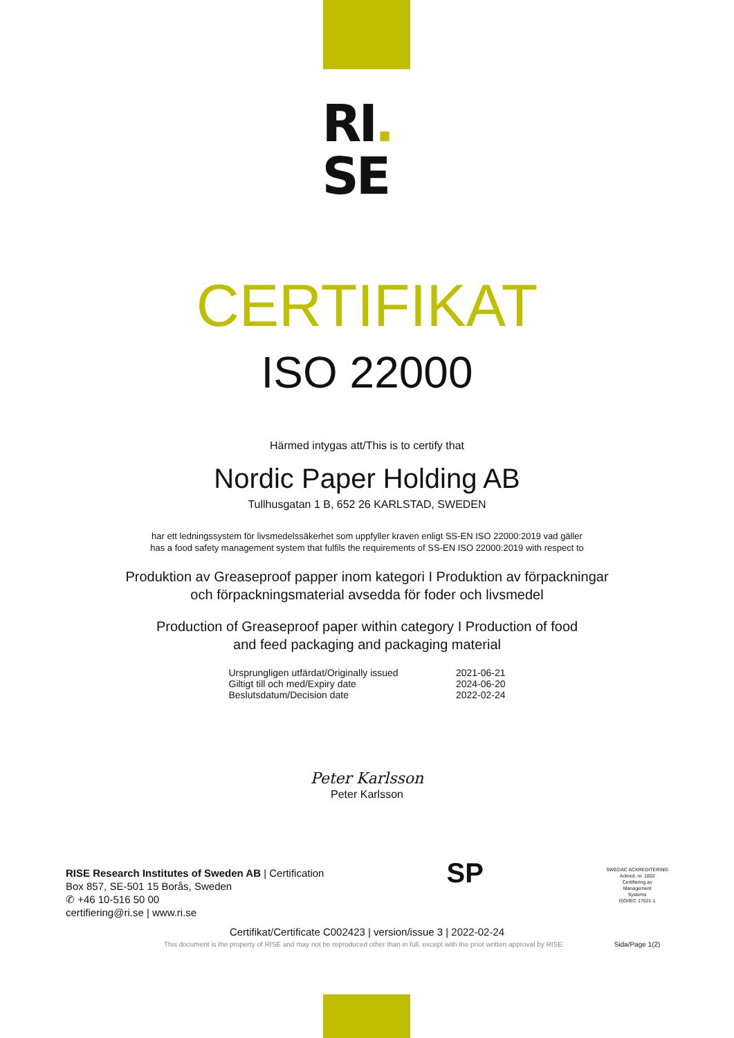RI.
SE
CERTIFIKAT
ISO 22000
Härmed intygas att/This is to certify that
Nordic Paper Holding AB
Tullhusgatan 1 B, 652 26 KARLSTAD, SWEDEN
har ett ledningssystem för livsmedelssäkerhet som uppfyller kraven enligt SS-EN ISO 22000:2019 vad gäller
has a food safety management system that fulfils the requirements of SS-EN ISO 22000:2019 with respect to
Produktion av Greaseproof papper inom kategori I Produktion av förpackningar
och förpackningsmaterial avsedda för foder och livsmedel
Production of Greaseproof paper within category I Production of food
and feed packaging and packaging material
| Ursprungligen utfärdat/Originally issued | 2021-06-21 |
| Giltigt till och med/Expiry date | 2024-06-20 |
| Beslutsdatum/Decision date | 2022-02-24 |
Peter Karlsson
Peter Karlsson
RISE Research Institutes of Sweden AB | Certification
Box 857, SE-501 15 Borås, Sweden
✆ +46 10-516 50 00
certifiering@ri.se | www.ri.se
SP
SWEDAC ACKREDITERING
Ackred. nr. 1002
Certifiering av
Management
Systems
ISO/IEC 17021-1
Certifikat/Certificate C002423 | version/issue 3 | 2022-02-24
This document is the property of RISE and may not be reproduced other than in full, except with the prior written approval by RISE. Sida/Page 1(2)